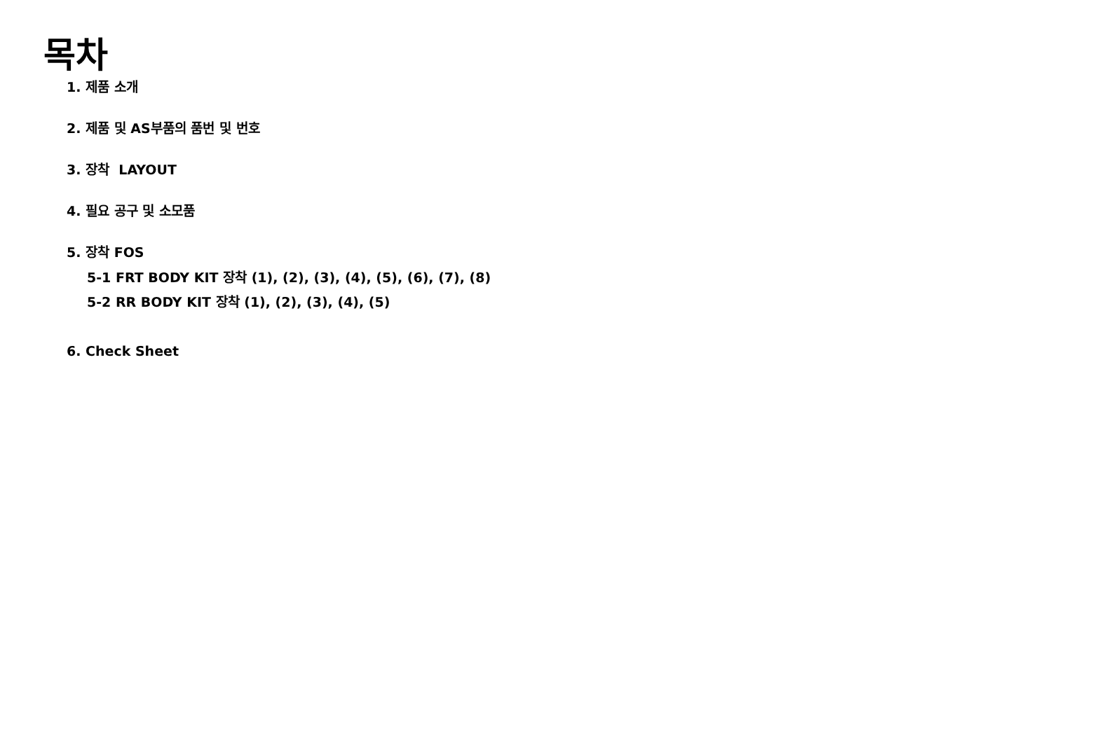목차
1. 제품 소개
2. 제품 및 AS부품의 품번 및 번호
3. 장착 LAYOUT
4. 필요 공구 및 소모품
5. 장착 FOS
5-1 FRT BODY KIT 장착 (1), (2), (3), (4), (5), (6), (7), (8)
5-2 RR BODY KIT 장착 (1), (2), (3), (4), (5)
6. Check Sheet